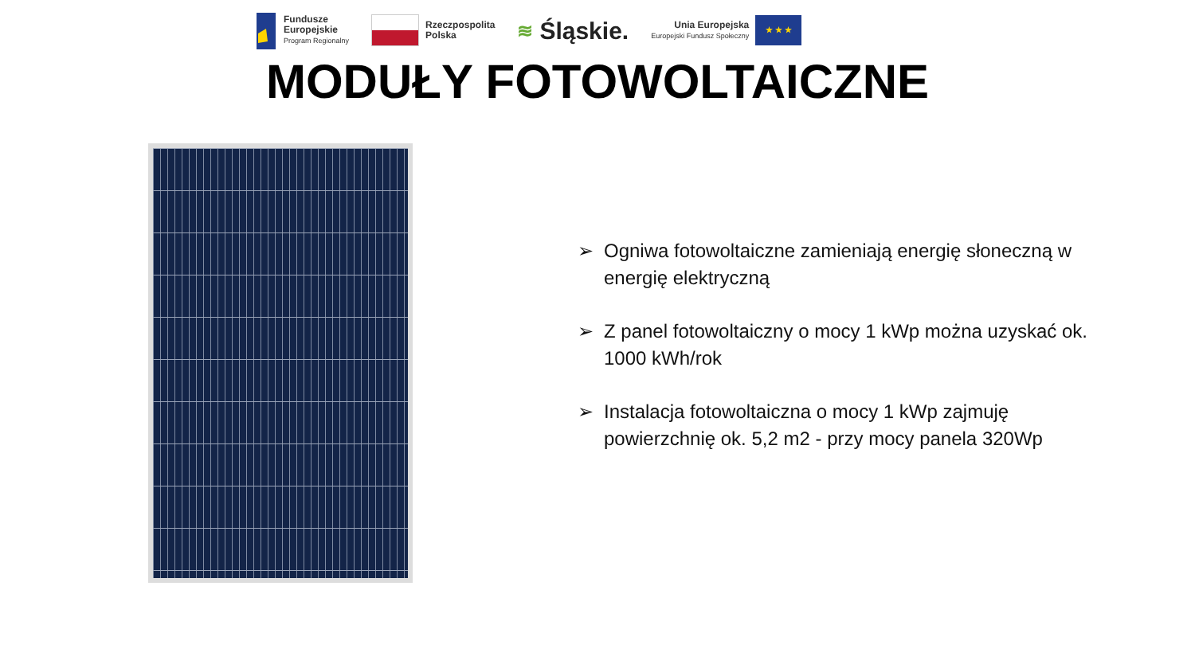Fundusze
Europejskie
Program Regionalny
Rzeczpospolita
Polska
≋ Śląskie.
Unia Europejska
Europejski Fundusz Społeczny
★ ★ ★
MODUŁY FOTOWOLTAICZNE
➢ Ogniwa fotowoltaiczne zamieniają energię słoneczną w energię elektryczną
➢ Z panel fotowoltaiczny o mocy 1 kWp można uzyskać ok. 1000 kWh/rok
➢ Instalacja fotowoltaiczna o mocy 1 kWp zajmuję powierzchnię ok. 5,2 m2 - przy mocy panela 320Wp